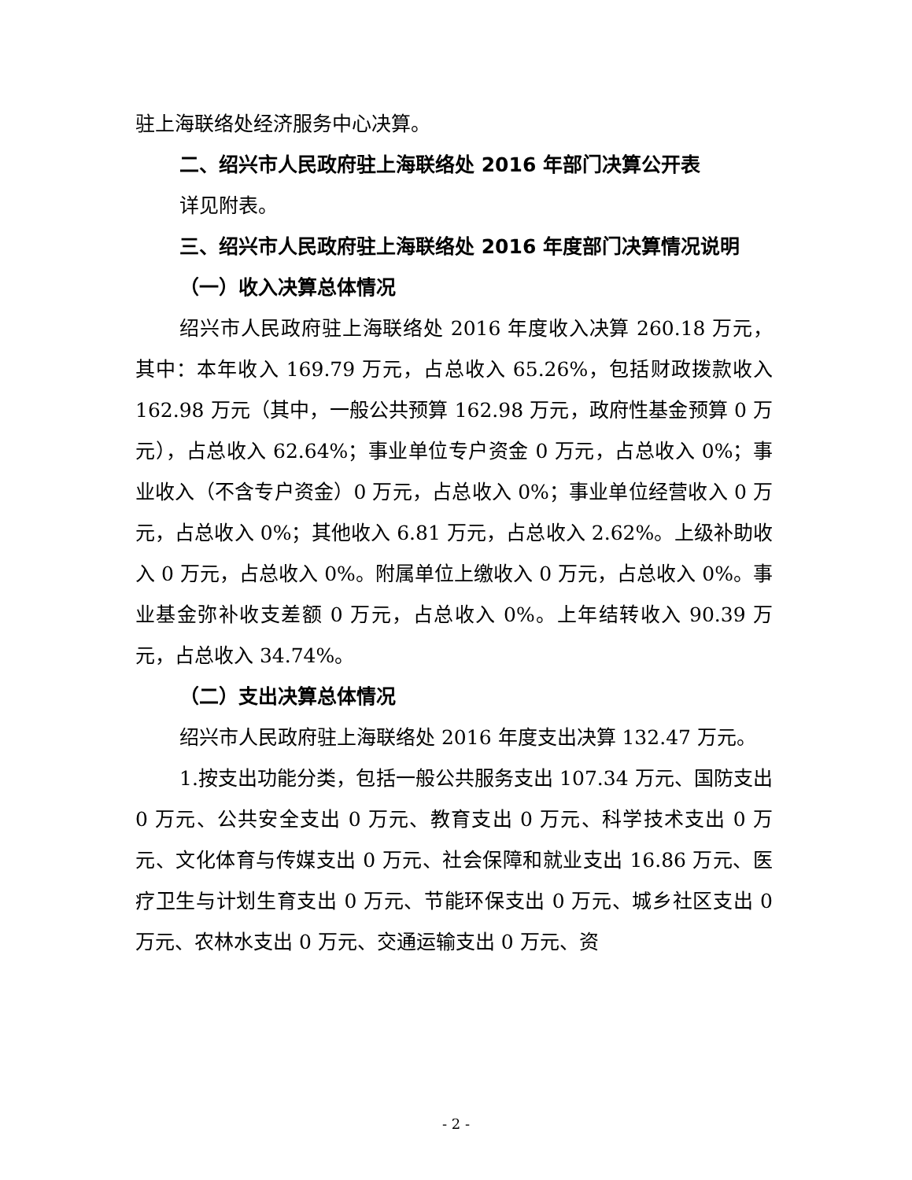驻上海联络处经济服务中心决算。
二、绍兴市人民政府驻上海联络处 2016 年部门决算公开表
详见附表。
三、绍兴市人民政府驻上海联络处 2016 年度部门决算情况说明
（一）收入决算总体情况
绍兴市人民政府驻上海联络处 2016 年度收入决算 260.18 万元，其中：本年收入 169.79 万元，占总收入 65.26%，包括财政拨款收入 162.98 万元（其中，一般公共预算 162.98 万元，政府性基金预算 0 万元），占总收入 62.64%；事业单位专户资金 0 万元，占总收入 0%；事业收入（不含专户资金）0 万元，占总收入 0%；事业单位经营收入 0 万元，占总收入 0%；其他收入 6.81 万元，占总收入 2.62%。上级补助收入 0 万元，占总收入 0%。附属单位上缴收入 0 万元，占总收入 0%。事业基金弥补收支差额 0 万元，占总收入 0%。上年结转收入 90.39 万元，占总收入 34.74%。
（二）支出决算总体情况
绍兴市人民政府驻上海联络处 2016 年度支出决算 132.47 万元。
1.按支出功能分类，包括一般公共服务支出 107.34 万元、国防支出 0 万元、公共安全支出 0 万元、教育支出 0 万元、科学技术支出 0 万元、文化体育与传媒支出 0 万元、社会保障和就业支出 16.86 万元、医疗卫生与计划生育支出 0 万元、节能环保支出 0 万元、城乡社区支出 0 万元、农林水支出 0 万元、交通运输支出 0 万元、资
- 2 -